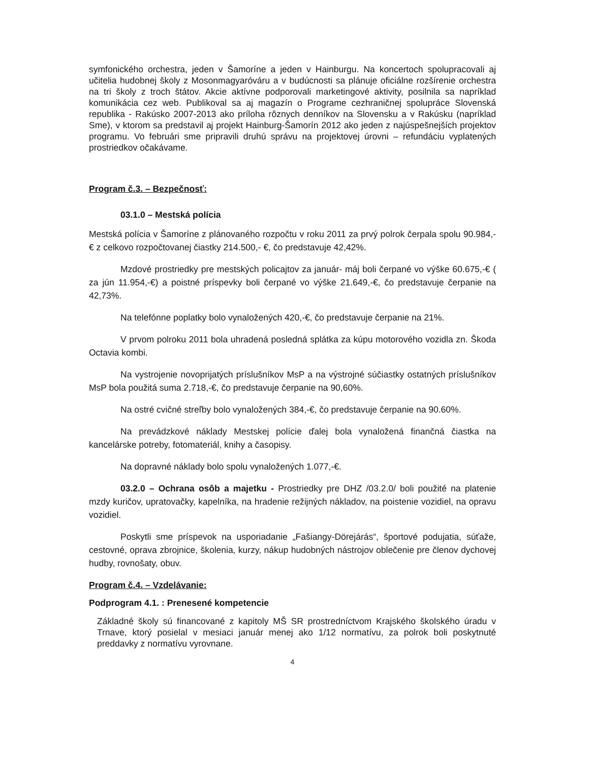symfonického orchestra, jeden v Šamoríne a jeden v Hainburgu. Na koncertoch spolupracovali aj učitelia hudobnej školy z Mosonmagyaróváru a v budúcnosti sa plánuje oficiálne rozšírenie orchestra na tri školy z troch štátov. Akcie aktívne podporovali marketingové aktivity, posilnila sa napríklad komunikácia cez web. Publikoval sa aj magazín o Programe cezhraničnej spolupráce Slovenská republika - Rakúsko 2007-2013 ako príloha rôznych denníkov na Slovensku a v Rakúsku (napríklad Sme), v ktorom sa predstavil aj projekt Hainburg-Šamorín 2012 ako jeden z najúspešnejších projektov programu. Vo februári sme pripravili druhú správu na projektovej úrovni – refundáciu vyplatených prostriedkov očakávame.
Program č.3. – Bezpečnosť:
03.1.0 – Mestská polícia
Mestská polícia v Šamoríne z plánovaného rozpočtu v roku 2011 za prvý polrok čerpala spolu 90.984,-€ z celkovo rozpočtovanej čiastky 214.500,- €, čo predstavuje 42,42%.
Mzdové prostriedky pre mestských policajtov za január- máj boli čerpané vo výške 60.675,-€ ( za jún 11.954,-€) a poistné príspevky boli čerpané vo výške 21.649,-€, čo predstavuje čerpanie na 42,73%.
Na telefónne poplatky bolo vynaložených 420,-€, čo predstavuje čerpanie na 21%.
V prvom polroku 2011 bola uhradená posledná splátka za kúpu motorového vozidla zn. Škoda Octavia kombi.
Na vystrojenie novoprijatých príslušníkov MsP a na výstrojné súčiastky ostatných príslušníkov MsP bola použitá suma 2.718,-€, čo predstavuje čerpanie na 90,60%.
Na ostré cvičné streľby bolo vynaložených 384,-€, čo predstavuje čerpanie na 90.60%.
Na prevádzkové náklady Mestskej polície ďalej bola vynaložená finančná čiastka na kancelárske potreby, fotomateriál, knihy a časopisy.
Na dopravné náklady bolo spolu vynaložených 1.077,-€.
03.2.0 – Ochrana osôb a majetku - Prostriedky pre DHZ /03.2.0/ boli použité na platenie mzdy kuričov, upratovačky, kapelníka, na hradenie režijných nákladov, na poistenie vozidiel, na opravu vozidiel.
Poskytli sme príspevok na usporiadanie „Fašiangy-Dörejárás“, športové podujatia, súťaže, cestovné, oprava zbrojnice, školenia, kurzy, nákup hudobných nástrojov oblečenie pre členov dychovej hudby, rovnošaty, obuv.
Program č.4. – Vzdelávanie:
Podprogram 4.1. : Prenesené kompetencie
Základné školy sú financované z kapitoly MŠ SR prostredníctvom Krajského školského úradu v Trnave, ktorý posielal v mesiaci január menej ako 1/12 normatívu, za polrok boli poskytnuté preddavky z normatívu vyrovnane.
4